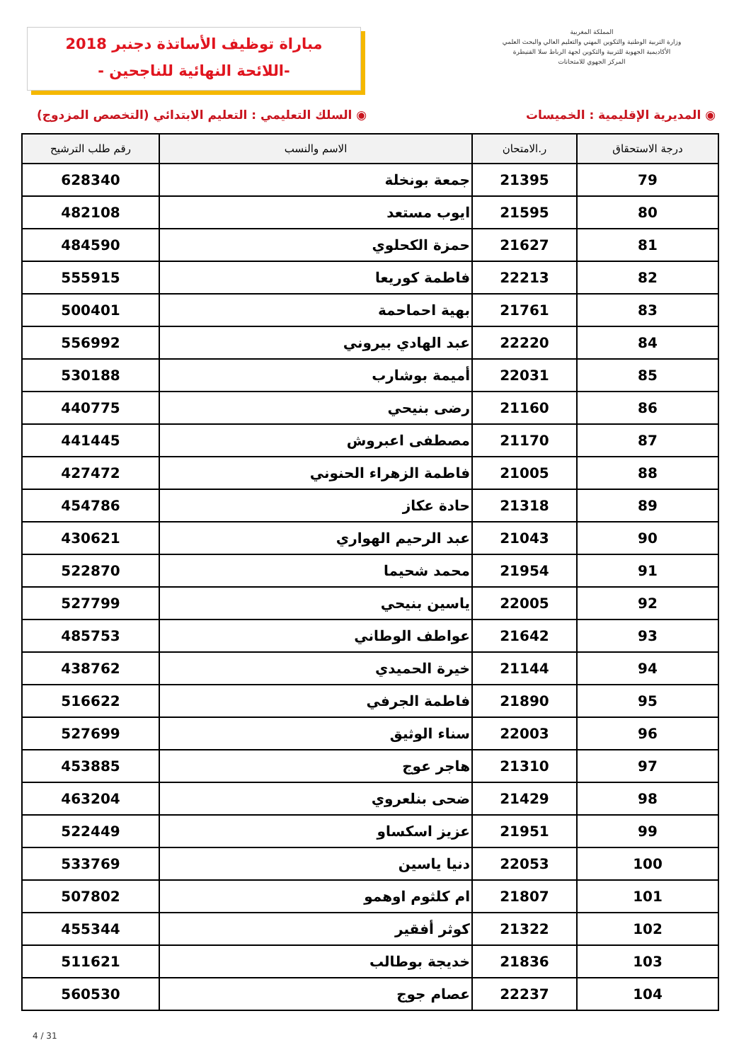المملكة المغربية
وزارة التربية الوطنية والتكوين المهني والتعليم العالي والبحث العلمي
الأكاديمية الجهوية للتربية والتكوين لجهة الرباط سلا القنيطرة
المركز الجهوي للامتحانات
مباراة توظيف الأساتذة دجنبر 2018
-اللائحة النهائية للناجحين -
◉ المديرية الإقليمية : الخميسات ◉ السلك التعليمي : التعليم الابتدائي (التخصص المزدوج)
| درجة الاستحقاق | ر.الامتحان | الاسم والنسب | رقم طلب الترشيح |
| --- | --- | --- | --- |
| 79 | 21395 | جمعة بونخلة | 628340 |
| 80 | 21595 | ايوب مستعد | 482108 |
| 81 | 21627 | حمزة الكحلوي | 484590 |
| 82 | 22213 | فاطمة كوريعا | 555915 |
| 83 | 21761 | بهية احماحمة | 500401 |
| 84 | 22220 | عبد الهادي بيروني | 556992 |
| 85 | 22031 | أميمة بوشارب | 530188 |
| 86 | 21160 | رضى بنيحي | 440775 |
| 87 | 21170 | مصطفى اعبروش | 441445 |
| 88 | 21005 | فاطمة الزهراء الحنوني | 427472 |
| 89 | 21318 | حادة عكاز | 454786 |
| 90 | 21043 | عبد الرحيم الهواري | 430621 |
| 91 | 21954 | محمد شحيما | 522870 |
| 92 | 22005 | ياسين بنيحي | 527799 |
| 93 | 21642 | عواطف الوطاني | 485753 |
| 94 | 21144 | خيرة الحميدي | 438762 |
| 95 | 21890 | فاطمة الجرفي | 516622 |
| 96 | 22003 | سناء الوثيق | 527699 |
| 97 | 21310 | هاجر عوج | 453885 |
| 98 | 21429 | ضحى بنلعروي | 463204 |
| 99 | 21951 | عزيز اسكساو | 522449 |
| 100 | 22053 | دنيا ياسين | 533769 |
| 101 | 21807 | ام كلثوم اوهمو | 507802 |
| 102 | 21322 | كوثر أفقير | 455344 |
| 103 | 21836 | خديجة بوطالب | 511621 |
| 104 | 22237 | عصام جوج | 560530 |
4 / 31